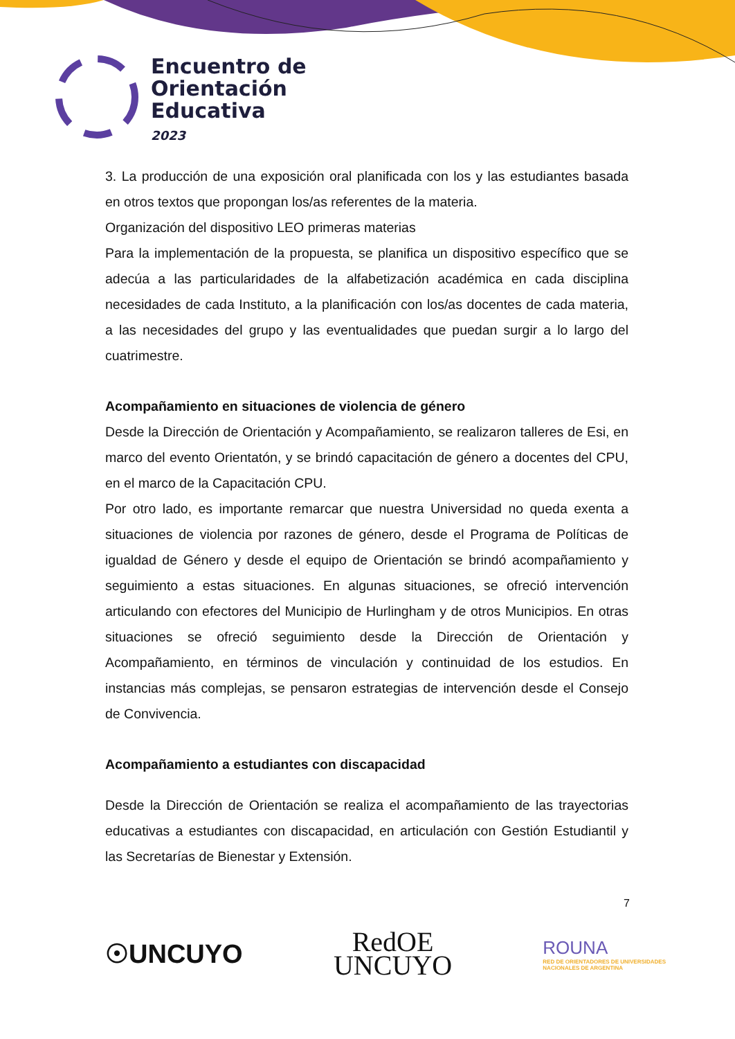Encuentro de
Orientación
Educativa
2023
3. La producción de una exposición oral planificada con los y las estudiantes basada en otros textos que propongan los/as referentes de la materia.
Organización del dispositivo LEO primeras materias
Para la implementación de la propuesta, se planifica un dispositivo específico que se adecúa a las particularidades de la alfabetización académica en cada disciplina necesidades de cada Instituto, a la planificación con los/as docentes de cada materia, a las necesidades del grupo y las eventualidades que puedan surgir a lo largo del cuatrimestre.
Acompañamiento en situaciones de violencia de género
Desde la Dirección de Orientación y Acompañamiento, se realizaron talleres de Esi, en marco del evento Orientatón, y se brindó capacitación de género a docentes del CPU, en el marco de la Capacitación CPU.
Por otro lado, es importante remarcar que nuestra Universidad no queda exenta a situaciones de violencia por razones de género, desde el Programa de Políticas de igualdad de Género y desde el equipo de Orientación se brindó acompañamiento y seguimiento a estas situaciones. En algunas situaciones, se ofreció intervención articulando con efectores del Municipio de Hurlingham y de otros Municipios. En otras situaciones se ofreció seguimiento desde la Dirección de Orientación y Acompañamiento, en términos de vinculación y continuidad de los estudios. En instancias más complejas, se pensaron estrategias de intervención desde el Consejo de Convivencia.
Acompañamiento a estudiantes con discapacidad
Desde la Dirección de Orientación se realiza el acompañamiento de las trayectorias educativas a estudiantes con discapacidad, en articulación con Gestión Estudiantil y las Secretarías de Bienestar y Extensión.
7
☉UNCUYO
RedOE
UNCUYO
ROUNA
RED DE ORIENTADORES DE UNIVERSIDADES
NACIONALES DE ARGENTINA